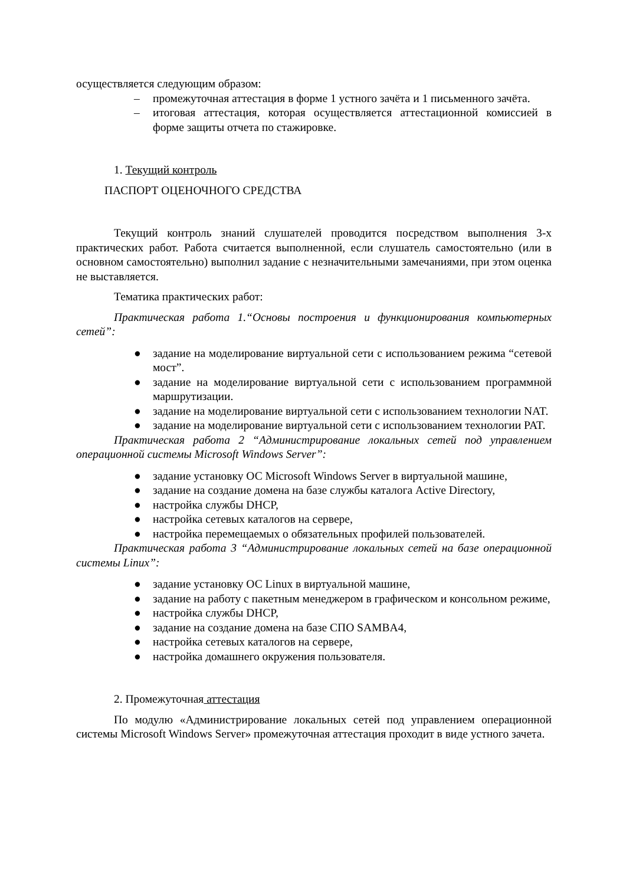осуществляется следующим образом:
– промежуточная аттестация в форме 1 устного зачёта и 1 письменного зачёта.
– итоговая аттестация, которая осуществляется аттестационной комиссией в форме защиты отчета по стажировке.
1. Текущий контроль
ПАСПОРТ ОЦЕНОЧНОГО СРЕДСТВА
Текущий контроль знаний слушателей проводится посредством выполнения 3-х практических работ. Работа считается выполненной, если слушатель самостоятельно (или в основном самостоятельно) выполнил задание с незначительными замечаниями, при этом оценка не выставляется.
Тематика практических работ:
Практическая работа 1.“Основы построения и функционирования компьютерных сетей”:
● задание на моделирование виртуальной сети с использованием режима “сетевой мост”.
● задание на моделирование виртуальной сети с использованием программной маршрутизации.
● задание на моделирование виртуальной сети с использованием технологии NAT.
● задание на моделирование виртуальной сети с использованием технологии PAT.
Практическая работа 2 “Администрирование локальных сетей под управлением операционной системы Microsoft Windows Server”:
● задание установку ОС Microsoft Windows Server в виртуальной машине,
● задание на создание домена на базе службы каталога Active Directory,
● настройка службы DHCP,
● настройка сетевых каталогов на сервере,
● настройка перемещаемых о обязательных профилей пользователей.
Практическая работа 3 “Администрирование локальных сетей на базе операционной системы Linux”:
● задание установку ОС Linux в виртуальной машине,
● задание на работу с пакетным менеджером в графическом и консольном режиме,
● настройка службы DHCP,
● задание на создание домена на базе СПО SAMBA4,
● настройка сетевых каталогов на сервере,
● настройка домашнего окружения пользователя.
2. Промежуточная аттестация
По модулю «Администрирование локальных сетей под управлением операционной системы Microsoft Windows Server» промежуточная аттестация проходит в виде устного зачета.